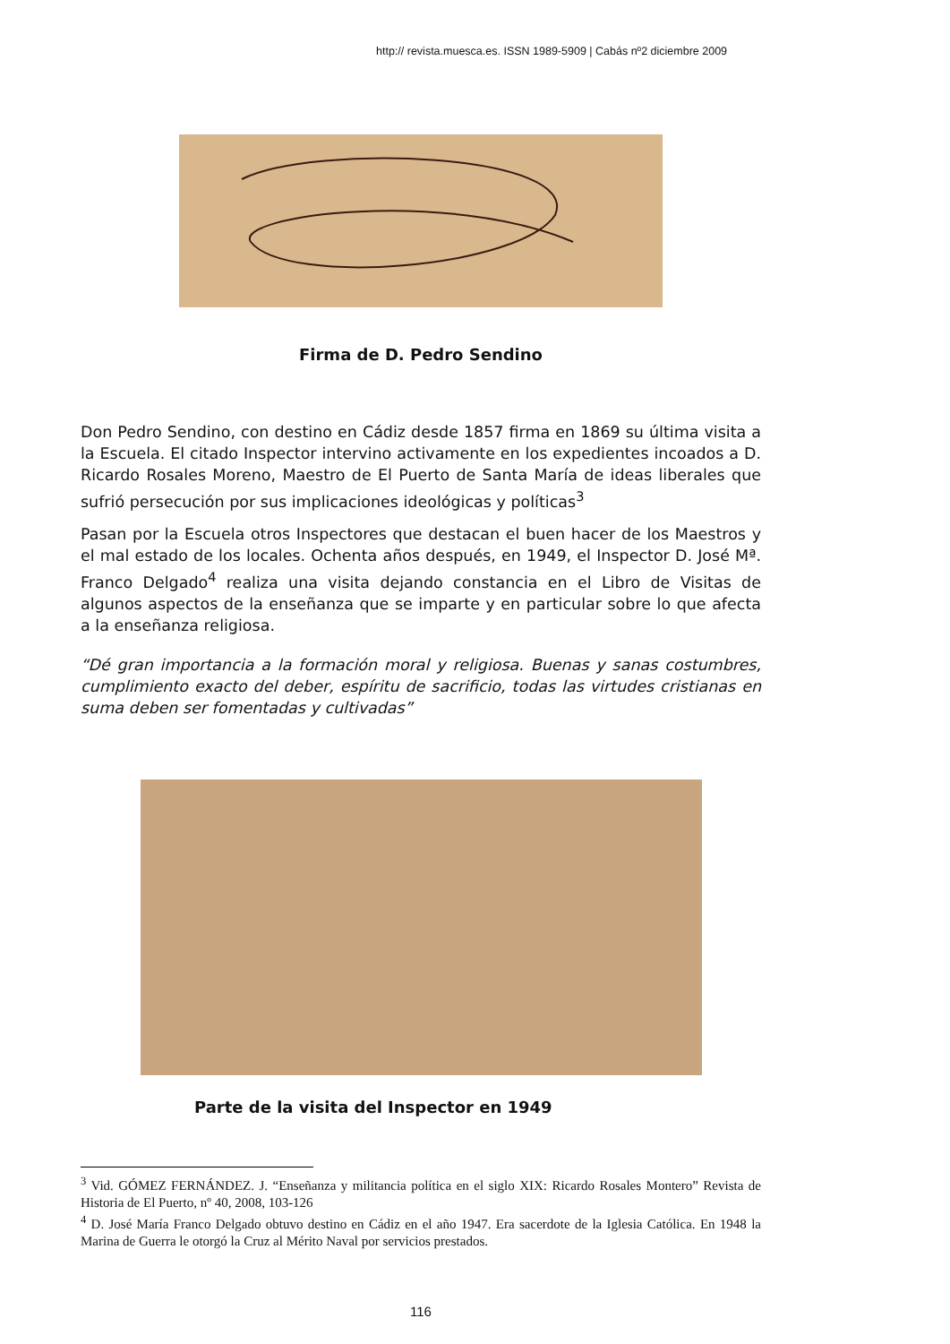http:// revista.muesca.es. ISSN 1989-5909 | Cabás nº2 diciembre 2009
Firma de D. Pedro Sendino
Don Pedro Sendino, con destino en Cádiz desde 1857 firma en 1869 su última visita a la Escuela. El citado Inspector intervino activamente en los expedientes incoados a D. Ricardo Rosales Moreno, Maestro de El Puerto de Santa María de ideas liberales que sufrió persecución por sus implicaciones ideológicas y políticas<sup>3</sup>
Pasan por la Escuela otros Inspectores que destacan el buen hacer de los Maestros y el mal estado de los locales. Ochenta años después, en 1949, el Inspector D. José Mª. Franco Delgado<sup>4</sup> realiza una visita dejando constancia en el Libro de Visitas de algunos aspectos de la enseñanza que se imparte y en particular sobre lo que afecta a la enseñanza religiosa.
“Dé gran importancia a la formación moral y religiosa. Buenas y sanas costumbres, cumplimiento exacto del deber, espíritu de sacrificio, todas las virtudes cristianas en suma deben ser fomentadas y cultivadas”
Parte de la visita del Inspector en 1949
<sup>3</sup> Vid. GÓMEZ FERNÁNDEZ. J. “Enseñanza y militancia política en el siglo XIX: Ricardo Rosales Montero” Revista de Historia de El Puerto, nº 40, 2008, 103-126
<sup>4</sup> D. José María Franco Delgado obtuvo destino en Cádiz en el año 1947. Era sacerdote de la Iglesia Católica. En 1948 la Marina de Guerra le otorgó la Cruz al Mérito Naval por servicios prestados.
116